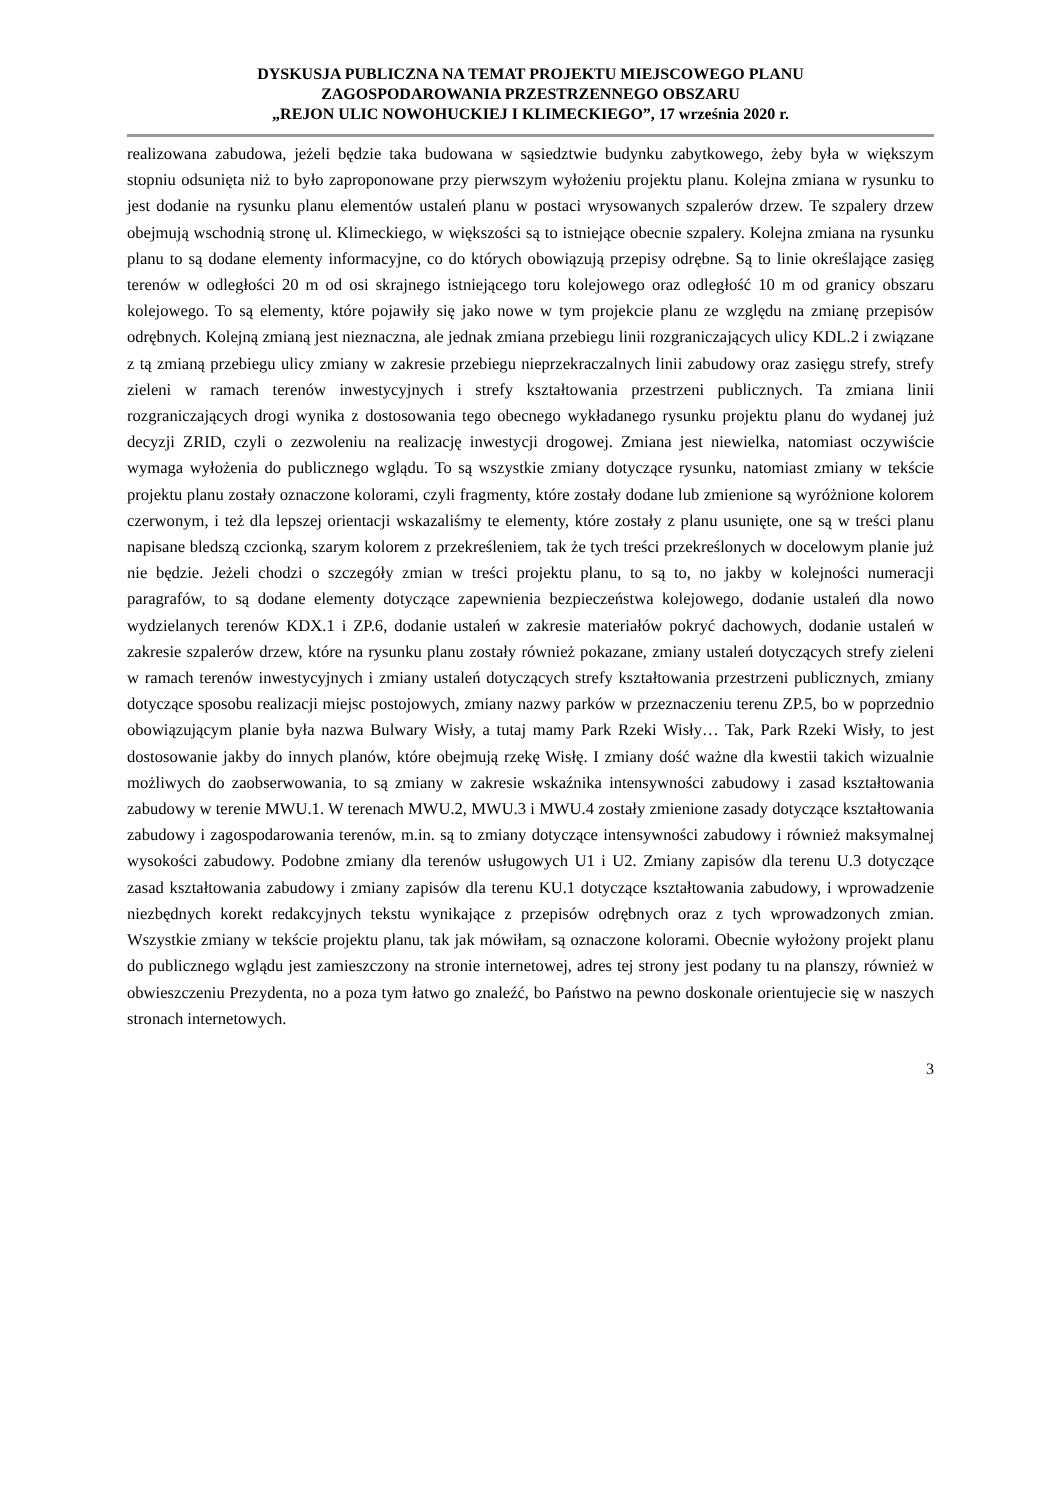DYSKUSJA PUBLICZNA NA TEMAT PROJEKTU MIEJSCOWEGO PLANU
ZAGOSPODAROWANIA PRZESTRZENNEGO OBSZARU
„REJON ULIC NOWOHUCKIEJ I KLIMECKIEGO”, 17 września 2020 r.
realizowana zabudowa, jeżeli będzie taka budowana w sąsiedztwie budynku zabytkowego, żeby była w większym stopniu odsunięta niż to było zaproponowane przy pierwszym wyłożeniu projektu planu. Kolejna zmiana w rysunku to jest dodanie na rysunku planu elementów ustaleń planu w postaci wrysowanych szpalerów drzew. Te szpalery drzew obejmują wschodnią stronę ul. Klimeckiego, w większości są to istniejące obecnie szpalery. Kolejna zmiana na rysunku planu to są dodane elementy informacyjne, co do których obowiązują przepisy odrębne. Są to linie określające zasięg terenów w odległości 20 m od osi skrajnego istniejącego toru kolejowego oraz odległość 10 m od granicy obszaru kolejowego. To są elementy, które pojawiły się jako nowe w tym projekcie planu ze względu na zmianę przepisów odrębnych. Kolejną zmianą jest nieznaczna, ale jednak zmiana przebiegu linii rozgraniczających ulicy KDL.2 i związane z tą zmianą przebiegu ulicy zmiany w zakresie przebiegu nieprzekraczalnych linii zabudowy oraz zasięgu strefy, strefy zieleni w ramach terenów inwestycyjnych i strefy kształtowania przestrzeni publicznych. Ta zmiana linii rozgraniczających drogi wynika z dostosowania tego obecnego wykładanego rysunku projektu planu do wydanej już decyzji ZRID, czyli o zezwoleniu na realizację inwestycji drogowej. Zmiana jest niewielka, natomiast oczywiście wymaga wyłożenia do publicznego wglądu. To są wszystkie zmiany dotyczące rysunku, natomiast zmiany w tekście projektu planu zostały oznaczone kolorami, czyli fragmenty, które zostały dodane lub zmienione są wyróżnione kolorem czerwonym, i też dla lepszej orientacji wskazaliśmy te elementy, które zostały z planu usunięte, one są w treści planu napisane bledszą czcionką, szarym kolorem z przekreśleniem, tak że tych treści przekreślonych w docelowym planie już nie będzie. Jeżeli chodzi o szczegóły zmian w treści projektu planu, to są to, no jakby w kolejności numeracji paragrafów, to są dodane elementy dotyczące zapewnienia bezpieczeństwa kolejowego, dodanie ustaleń dla nowo wydzielanych terenów KDX.1 i ZP.6, dodanie ustaleń w zakresie materiałów pokryć dachowych, dodanie ustaleń w zakresie szpalerów drzew, które na rysunku planu zostały również pokazane, zmiany ustaleń dotyczących strefy zieleni w ramach terenów inwestycyjnych i zmiany ustaleń dotyczących strefy kształtowania przestrzeni publicznych, zmiany dotyczące sposobu realizacji miejsc postojowych, zmiany nazwy parków w przeznaczeniu terenu ZP.5, bo w poprzednio obowiązującym planie była nazwa Bulwary Wisły, a tutaj mamy Park Rzeki Wisły… Tak, Park Rzeki Wisły, to jest dostosowanie jakby do innych planów, które obejmują rzekę Wisłę. I zmiany dość ważne dla kwestii takich wizualnie możliwych do zaobserwowania, to są zmiany w zakresie wskaźnika intensywności zabudowy i zasad kształtowania zabudowy w terenie MWU.1. W terenach MWU.2, MWU.3 i MWU.4 zostały zmienione zasady dotyczące kształtowania zabudowy i zagospodarowania terenów, m.in. są to zmiany dotyczące intensywności zabudowy i również maksymalnej wysokości zabudowy. Podobne zmiany dla terenów usługowych U1 i U2. Zmiany zapisów dla terenu U.3 dotyczące zasad kształtowania zabudowy i zmiany zapisów dla terenu KU.1 dotyczące kształtowania zabudowy, i wprowadzenie niezbędnych korekt redakcyjnych tekstu wynikające z przepisów odrębnych oraz z tych wprowadzonych zmian. Wszystkie zmiany w tekście projektu planu, tak jak mówiłam, są oznaczone kolorami. Obecnie wyłożony projekt planu do publicznego wglądu jest zamieszczony na stronie internetowej, adres tej strony jest podany tu na planszy, również w obwieszczeniu Prezydenta, no a poza tym łatwo go znaleźć, bo Państwo na pewno doskonale orientujecie się w naszych stronach internetowych.
3